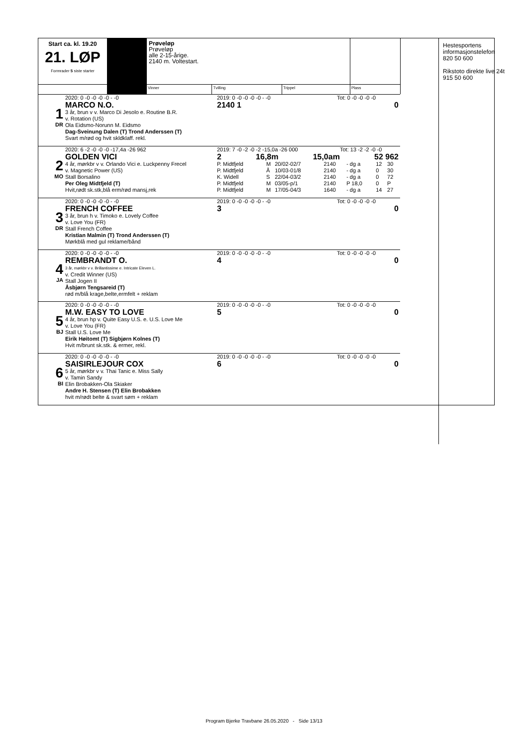Hestesportens
informasjonstelefon
820 50 600
Rikstoto direkte live 24t
915 50 600
| Start ca. kl. 19.20 21. LØP Formrader 5 siste starter | | Prøveløp Prøveløp alle 2-15-årige. 2140 m. Voltestart. | | | |
| | | Vinner | Tvilling | Trippel | Plass |
1
DR
2020: 0 -0 -0 -0 -0 - -0
MARCO N.O.
3 år, brun v v. Marco Di Jesolo e. Routine B.R.
v. Rotation (US)
Ola Eidsmo-Norunn M. Eidsmo
Dag-Sveinung Dalen (T) Trond Anderssen (T)
Svart m/rød og hvit skldklaff. rekl.
2019: 0 -0 -0 -0 -0 - -0 Tot: 0 -0 -0 -0 -0
2140 1 0
2
MO
2020: 6 -2 -0 -0 -0 -17,4a -26 962
GOLDEN VICI
4 år, mørkbr v v. Orlando Vici e. Luckpenny Frecel
v. Magnetic Power (US)
Stall Borsalino
Per Oleg Midtfjeld (T)
Hvit,rødt sk.stk,blå erm/rød mansj,rek
2019: 7 -0 -2 -0 -2 -15,0a -26 000 Tot: 13 -2 -2 -0 -0
2 16,8m 15,0am 52 962
| P. Midtfjeld | M | 20/02-02/7 | 2140 | - dg a | 12 | 30 |
| P. Midtfjeld | Å | 10/03-01/8 | 2140 | - dg a | 0 | 30 |
| K. Widell | S | 22/04-03/2 | 2140 | - dg a | 0 | 72 |
| P. Midtfjeld | M | 03/05-p/1 | 2140 | P 18,0 | 0 | P |
| P. Midtfjeld | M | 17/05-04/3 | 1640 | - dg a | 14 | 27 |
3
DR
2020: 0 -0 -0 -0 -0 - -0
FRENCH COFFEE
3 år, brun h v. Timoko e. Lovely Coffee
v. Love You (FR)
Stall French Coffee
Kristian Malmin (T) Trond Anderssen (T)
Mørkblå med gul reklame/bånd
2019: 0 -0 -0 -0 -0 - -0 Tot: 0 -0 -0 -0 -0
3 0
4
JA
2020: 0 -0 -0 -0 -0 - -0
REMBRANDT O.
3 år, mørkbr v v. Brillantissime e. Intricate Eleven L.
v. Credit Winner (US)
Stall Jogen II
Åsbjørn Tengsareid (T)
rød m/blå krage,belte,ermfelt + reklam
2019: 0 -0 -0 -0 -0 - -0 Tot: 0 -0 -0 -0 -0
4 0
5
BJ
2020: 0 -0 -0 -0 -0 - -0
M.W. EASY TO LOVE
4 år, brun hp v. Quite Easy U.S. e. U.S. Love Me
v. Love You (FR)
Stall U.S. Love Me
Eirik Høitomt (T) Sigbjørn Kolnes (T)
Hvit m/brunt sk.stk. & ermer, rekl.
2019: 0 -0 -0 -0 -0 - -0 Tot: 0 -0 -0 -0 -0
5 0
6
BI
2020: 0 -0 -0 -0 -0 - -0
SAISIRLEJOUR COX
5 år, mørkbr v v. Thai Tanic e. Miss Sally
v. Tamin Sandy
Elin Brobakken-Ola Skiaker
Andre H. Stensen (T) Elin Brobakken
hvit m/rødt belte & svart søm + reklam
2019: 0 -0 -0 -0 -0 - -0 Tot: 0 -0 -0 -0 -0
6 0
Program Bjerke Travbane 26.05.2020 - Side 13/13